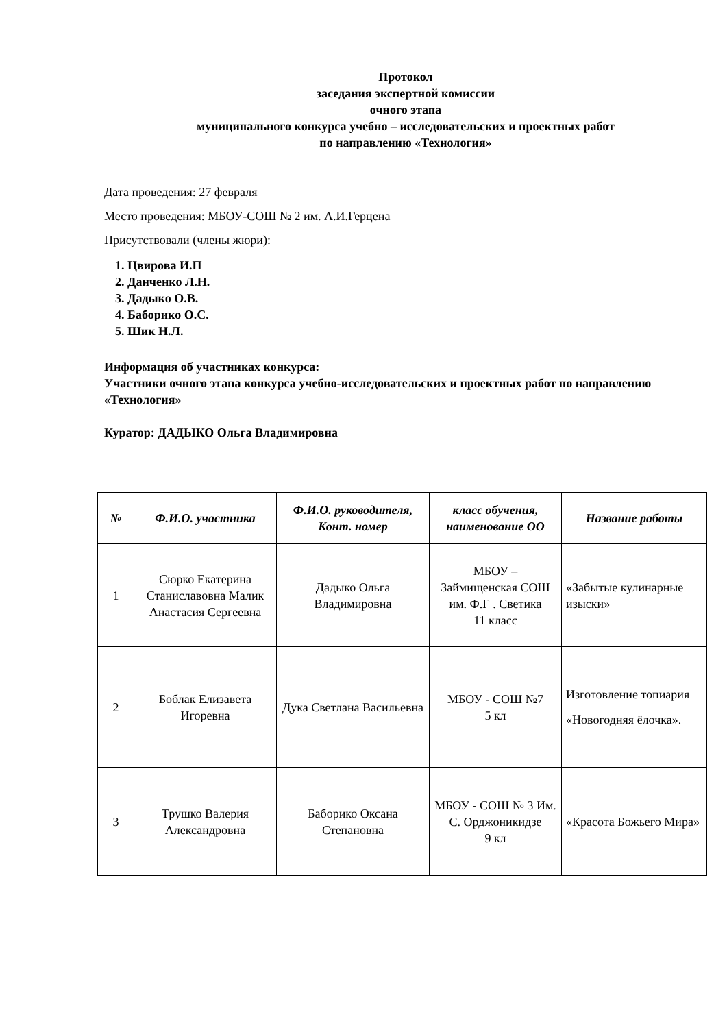Протокол
заседания экспертной комиссии
очного этапа
муниципального конкурса учебно – исследовательских и проектных работ
по направлению «Технология»
Дата проведения: 27 февраля
Место проведения: МБОУ-СОШ № 2 им. А.И.Герцена
Присутствовали (члены жюри):
1. Цвирова И.П
2. Данченко Л.Н.
3. Дадыко О.В.
4. Баборико О.С.
5. Шик Н.Л.
Информация об участниках конкурса:
Участники очного этапа конкурса учебно-исследовательских и проектных работ по направлению «Технология»
Куратор: ДАДЫКО Ольга Владимировна
| № | Ф.И.О. участника | Ф.И.О. руководителя, Конт. номер | класс обучения, наименование ОО | Название работы |
| --- | --- | --- | --- | --- |
| 1 | Сюрко Екатерина Станиславовна Малик Анастасия Сергеевна | Дадыко Ольга Владимировна | МБОУ – Займищенская СОШ им. Ф.Г . Светика 11 класс | «Забытые кулинарные изыски» |
| 2 | Боблак Елизавета Игоревна | Дука Светлана Васильевна | МБОУ - СОШ №7 5 кл | Изготовление топиария «Новогодняя ёлочка». |
| 3 | Трушко Валерия Александровна | Баборико Оксана Степановна | МБОУ - СОШ № 3 Им. С. Орджоникидзе 9 кл | «Красота Божьего Мира» |